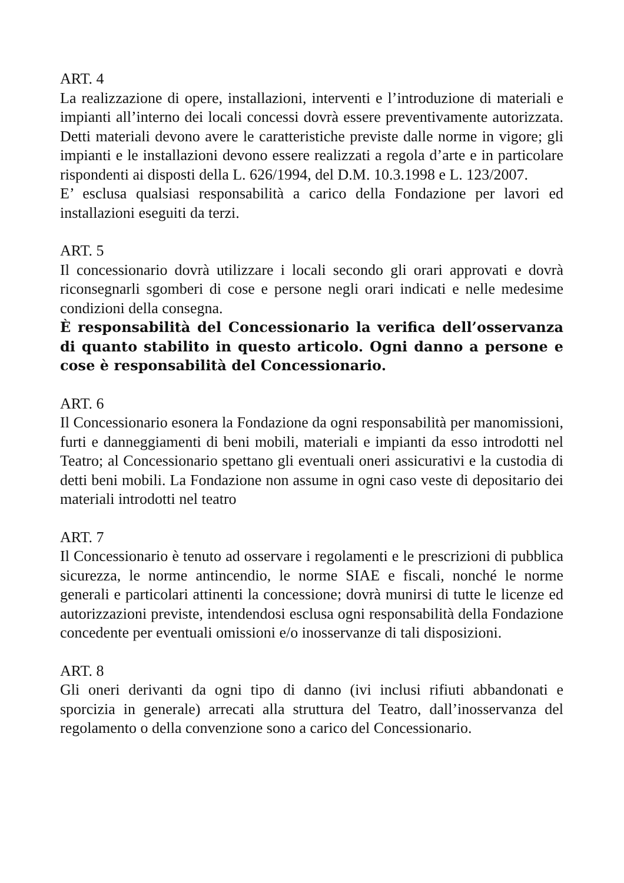ART. 4
La realizzazione di opere, installazioni, interventi e l’introduzione di materiali e impianti all’interno dei locali concessi dovrà essere preventivamente autorizzata. Detti materiali devono avere le caratteristiche previste dalle norme in vigore; gli impianti e le installazioni devono essere realizzati a regola d’arte e in particolare rispondenti ai disposti della L. 626/1994, del D.M. 10.3.1998 e L. 123/2007.
E’ esclusa qualsiasi responsabilità a carico della Fondazione per lavori ed installazioni eseguiti da terzi.
ART. 5
Il concessionario dovrà utilizzare i locali secondo gli orari approvati e dovrà riconsegnarli sgomberi di cose e persone negli orari indicati e nelle medesime condizioni della consegna.
È responsabilità del Concessionario la verifica dell’osservanza di quanto stabilito in questo articolo. Ogni danno a persone e cose è responsabilità del Concessionario.
ART. 6
Il Concessionario esonera la Fondazione da ogni responsabilità per manomissioni, furti e danneggiamenti di beni mobili, materiali e impianti da esso introdotti nel Teatro; al Concessionario spettano gli eventuali oneri assicurativi e la custodia di detti beni mobili. La Fondazione non assume in ogni caso veste di depositario dei materiali introdotti nel teatro
ART. 7
Il Concessionario è tenuto ad osservare i regolamenti e le prescrizioni di pubblica sicurezza, le norme antincendio, le norme SIAE e fiscali, nonché le norme generali e particolari attinenti la concessione; dovrà munirsi di tutte le licenze ed autorizzazioni previste, intendendosi esclusa ogni responsabilità della Fondazione concedente per eventuali omissioni e/o inosservanze di tali disposizioni.
ART. 8
Gli oneri derivanti da ogni tipo di danno (ivi inclusi rifiuti abbandonati e sporcizia in generale) arrecati alla struttura del Teatro, dall’inosservanza del regolamento o della convenzione sono a carico del Concessionario.